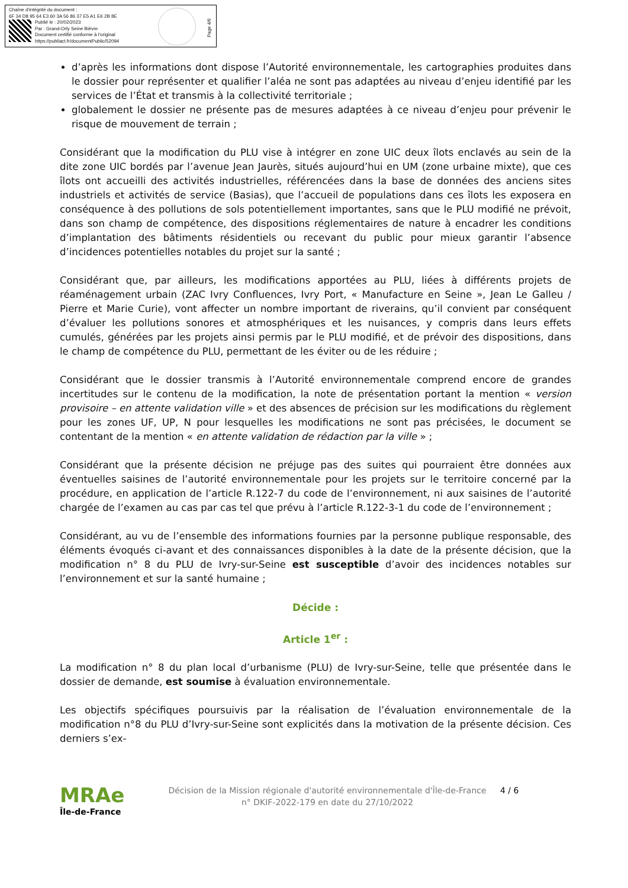Chaîne d'intégrité du document :
6F 34 D8 95 64 E3 60 3A 56 86 37 E5 A1 E6 2B 8E
Publié le : 20/02/2023
Par : Grand-Orly Seine Bièvre
Document certifié conforme à l'original
https://publiact.fr/documentPublic/52094
Page 4/6
d’après les informations dont dispose l’Autorité environnementale, les cartographies produites dans le dossier pour représenter et qualifier l’aléa ne sont pas adaptées au niveau d’enjeu identifié par les services de l’État et transmis à la collectivité territoriale ;
globalement le dossier ne présente pas de mesures adaptées à ce niveau d’enjeu pour prévenir le risque de mouvement de terrain ;
Considérant que la modification du PLU vise à intégrer en zone UIC deux îlots enclavés au sein de la dite zone UIC bordés par l’avenue Jean Jaurès, situés aujourd’hui en UM (zone urbaine mixte), que ces îlots ont accueilli des activités industrielles, référencées dans la base de données des anciens sites industriels et activités de service (Basias), que l’accueil de populations dans ces îlots les exposera en conséquence à des pollutions de sols potentiellement importantes, sans que le PLU modifié ne prévoit, dans son champ de compétence, des dispositions réglementaires de nature à encadrer les conditions d’implantation des bâtiments résidentiels ou recevant du public pour mieux garantir l’absence d’incidences potentielles notables du projet sur la santé ;
Considérant que, par ailleurs, les modifications apportées au PLU, liées à différents projets de réaménagement urbain (ZAC Ivry Confluences, Ivry Port, « Manufacture en Seine », Jean Le Galleu / Pierre et Marie Curie), vont affecter un nombre important de riverains, qu’il convient par conséquent d’évaluer les pollutions sonores et atmosphériques et les nuisances, y compris dans leurs effets cumulés, générées par les projets ainsi permis par le PLU modifié, et de prévoir des dispositions, dans le champ de compétence du PLU, permettant de les éviter ou de les réduire ;
Considérant que le dossier transmis à l’Autorité environnementale comprend encore de grandes incertitudes sur le contenu de la modification, la note de présentation portant la mention « version provisoire – en attente validation ville » et des absences de précision sur les modifications du règlement pour les zones UF, UP, N pour lesquelles les modifications ne sont pas précisées, le document se contentant de la mention « en attente validation de rédaction par la ville » ;
Considérant que la présente décision ne préjuge pas des suites qui pourraient être données aux éventuelles saisines de l’autorité environnementale pour les projets sur le territoire concerné par la procédure, en application de l’article R.122-7 du code de l’environnement, ni aux saisines de l’autorité chargée de l’examen au cas par cas tel que prévu à l’article R.122-3-1 du code de l’environnement ;
Considérant, au vu de l’ensemble des informations fournies par la personne publique responsable, des éléments évoqués ci-avant et des connaissances disponibles à la date de la présente décision, que la modification n° 8 du PLU de Ivry-sur-Seine est susceptible d’avoir des incidences notables sur l’environnement et sur la santé humaine ;
Décide :
Article 1<sup>er</sup> :
La modification n° 8 du plan local d’urbanisme (PLU) de Ivry-sur-Seine, telle que présentée dans le dossier de demande, est soumise à évaluation environnementale.
Les objectifs spécifiques poursuivis par la réalisation de l’évaluation environnementale de la modification n°8 du PLU d’Ivry-sur-Seine sont explicités dans la motivation de la présente décision. Ces derniers s’ex-
MRAe
Île-de-France
Décision de la Mission régionale d'autorité environnementale d'Île-de-France
n° DKIF-2022-179 en date du 27/10/2022
4 / 6